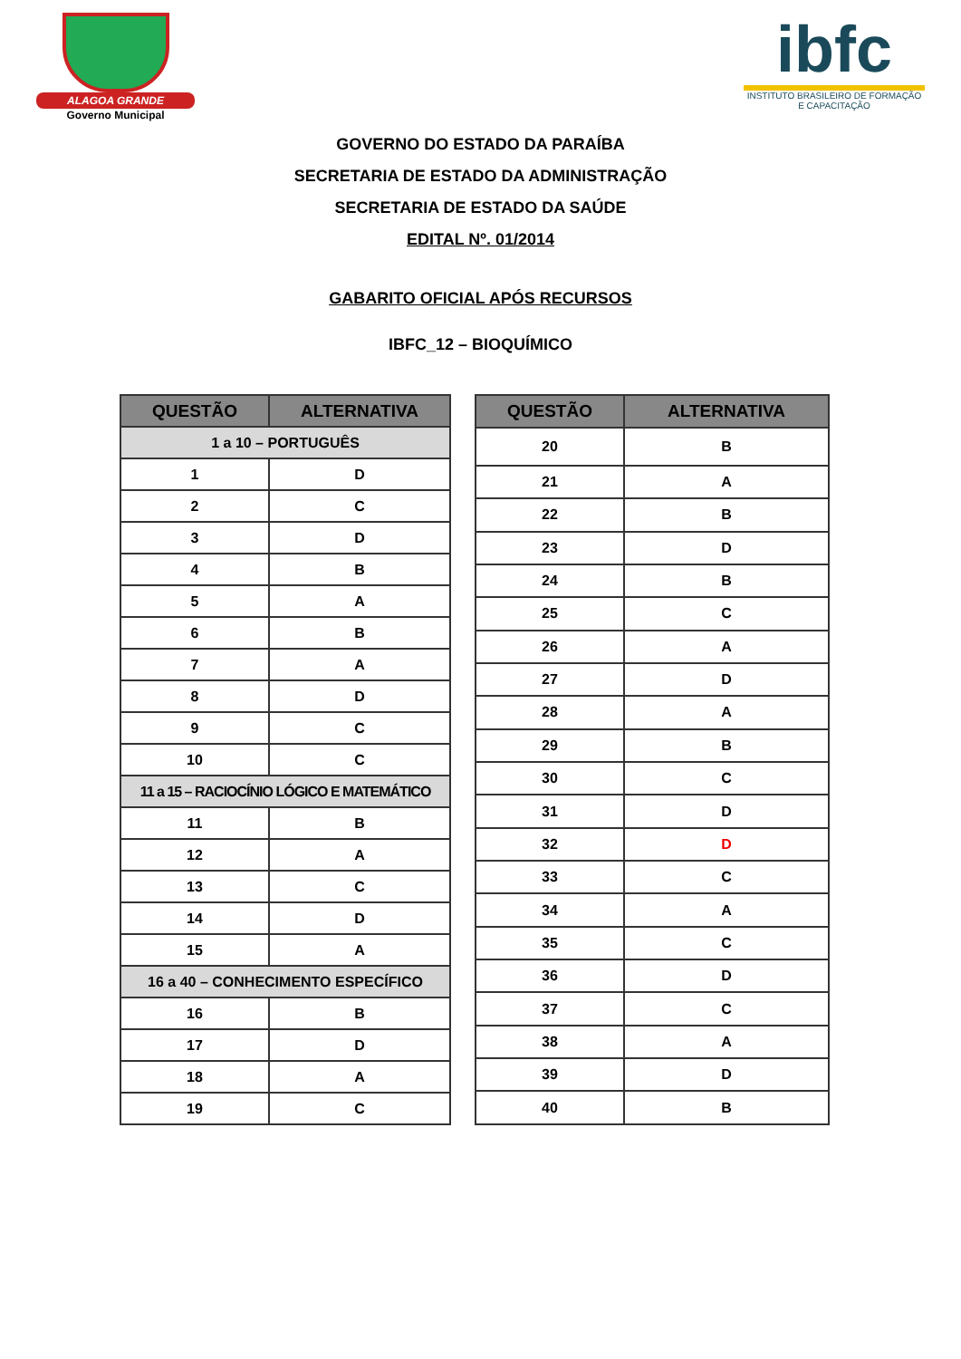ALAGOA GRANDE
Governo Municipal
ibfc
INSTITUTO BRASILEIRO DE FORMAÇÃO E CAPACITAÇÃO
GOVERNO DO ESTADO DA PARAÍBA
SECRETARIA DE ESTADO DA ADMINISTRAÇÃO
SECRETARIA DE ESTADO DA SAÚDE
EDITAL Nº. 01/2014
GABARITO OFICIAL APÓS RECURSOS
IBFC_12 – BIOQUÍMICO
| QUESTÃO | ALTERNATIVA |
| --- | --- |
| 1 a 10 – PORTUGUÊS | |
| 1 | D |
| 2 | C |
| 3 | D |
| 4 | B |
| 5 | A |
| 6 | B |
| 7 | A |
| 8 | D |
| 9 | C |
| 10 | C |
| 11 a 15 – RACIOCÍNIO LÓGICO E MATEMÁTICO | |
| 11 | B |
| 12 | A |
| 13 | C |
| 14 | D |
| 15 | A |
| 16 a 40 – CONHECIMENTO ESPECÍFICO | |
| 16 | B |
| 17 | D |
| 18 | A |
| 19 | C |
| QUESTÃO | ALTERNATIVA |
| --- | --- |
| 20 | B |
| 21 | A |
| 22 | B |
| 23 | D |
| 24 | B |
| 25 | C |
| 26 | A |
| 27 | D |
| 28 | A |
| 29 | B |
| 30 | C |
| 31 | D |
| 32 | D |
| 33 | C |
| 34 | A |
| 35 | C |
| 36 | D |
| 37 | C |
| 38 | A |
| 39 | D |
| 40 | B |